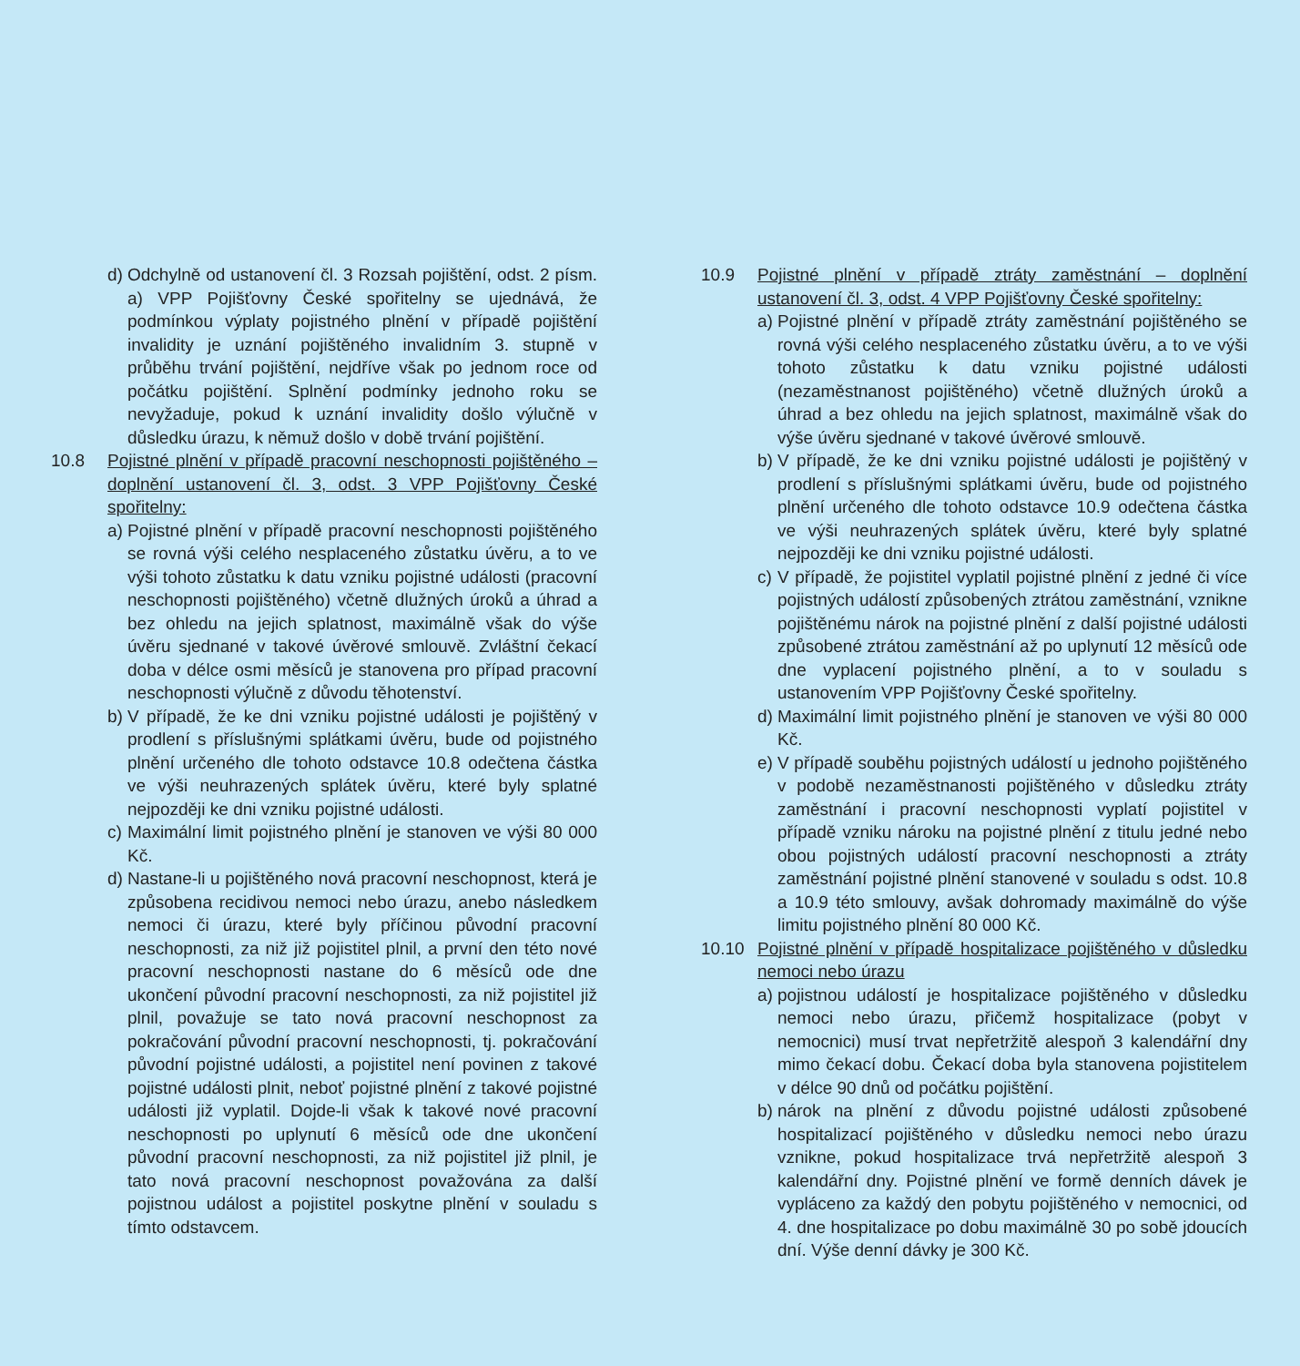d)
Odchylně od ustanovení čl. 3 Rozsah pojištění, odst. 2 písm. a) VPP Pojišťovny České spořitelny se ujednává, že podmínkou výplaty pojistného plnění v případě pojištění invalidity je uznání pojištěného invalidním 3. stupně v průběhu trvání pojištění, nejdříve však po jednom roce od počátku pojištění. Splnění podmínky jednoho roku se nevyžaduje, pokud k uznání invalidity došlo výlučně v důsledku úrazu, k němuž došlo v době trvání pojištění.
10.8 Pojistné plnění v případě pracovní neschopnosti pojištěného – doplnění ustanovení čl. 3, odst. 3 VPP Pojišťovny České spořitelny:
a)
Pojistné plnění v případě pracovní neschopnosti pojištěného se rovná výši celého nesplaceného zůstatku úvěru, a to ve výši tohoto zůstatku k datu vzniku pojistné události (pracovní neschopnosti pojištěného) včetně dlužných úroků a úhrad a bez ohledu na jejich splatnost, maximálně však do výše úvěru sjednané v takové úvěrové smlouvě. Zvláštní čekací doba v délce osmi měsíců je stanovena pro případ pracovní neschopnosti výlučně z důvodu těhotenství.
b)
V případě, že ke dni vzniku pojistné události je pojištěný v prodlení s příslušnými splátkami úvěru, bude od pojistného plnění určeného dle tohoto odstavce 10.8 odečtena částka ve výši neuhrazených splátek úvěru, které byly splatné nejpozději ke dni vzniku pojistné události.
c)
Maximální limit pojistného plnění je stanoven ve výši 80 000 Kč.
d)
Nastane-li u pojištěného nová pracovní neschopnost, která je způsobena recidivou nemoci nebo úrazu, anebo následkem nemoci či úrazu, které byly příčinou původní pracovní neschopnosti, za niž již pojistitel plnil, a první den této nové pracovní neschopnosti nastane do 6 měsíců ode dne ukončení původní pracovní neschopnosti, za niž pojistitel již plnil, považuje se tato nová pracovní neschopnost za pokračování původní pracovní neschopnosti, tj. pokračování původní pojistné události, a pojistitel není povinen z takové pojistné události plnit, neboť pojistné plnění z takové pojistné události již vyplatil. Dojde-li však k takové nové pracovní neschopnosti po uplynutí 6 měsíců ode dne ukončení původní pracovní neschopnosti, za niž pojistitel již plnil, je tato nová pracovní neschopnost považována za další pojistnou událost a pojistitel poskytne plnění v souladu s tímto odstavcem.
10.9 Pojistné plnění v případě ztráty zaměstnání – doplnění ustanovení čl. 3, odst. 4 VPP Pojišťovny České spořitelny:
a)
Pojistné plnění v případě ztráty zaměstnání pojištěného se rovná výši celého nesplaceného zůstatku úvěru, a to ve výši tohoto zůstatku k datu vzniku pojistné události (nezaměstnanost pojištěného) včetně dlužných úroků a úhrad a bez ohledu na jejich splatnost, maximálně však do výše úvěru sjednané v takové úvěrové smlouvě.
b)
V případě, že ke dni vzniku pojistné události je pojištěný v prodlení s příslušnými splátkami úvěru, bude od pojistného plnění určeného dle tohoto odstavce 10.9 odečtena částka ve výši neuhrazených splátek úvěru, které byly splatné nejpozději ke dni vzniku pojistné události.
c)
V případě, že pojistitel vyplatil pojistné plnění z jedné či více pojistných událostí způsobených ztrátou zaměstnání, vznikne pojištěnému nárok na pojistné plnění z další pojistné události způsobené ztrátou zaměstnání až po uplynutí 12 měsíců ode dne vyplacení pojistného plnění, a to v souladu s ustanovením VPP Pojišťovny České spořitelny.
d)
Maximální limit pojistného plnění je stanoven ve výši 80 000 Kč.
e)
V případě souběhu pojistných událostí u jednoho pojištěného v podobě nezaměstnanosti pojištěného v důsledku ztráty zaměstnání i pracovní neschopnosti vyplatí pojistitel v případě vzniku nároku na pojistné plnění z titulu jedné nebo obou pojistných událostí pracovní neschopnosti a ztráty zaměstnání pojistné plnění stanovené v souladu s odst. 10.8 a 10.9 této smlouvy, avšak dohromady maximálně do výše limitu pojistného plnění 80 000 Kč.
10.10 Pojistné plnění v případě hospitalizace pojištěného v důsledku nemoci nebo úrazu
a)
pojistnou událostí je hospitalizace pojištěného v důsledku nemoci nebo úrazu, přičemž hospitalizace (pobyt v nemocnici) musí trvat nepřetržitě alespoň 3 kalendářní dny mimo čekací dobu. Čekací doba byla stanovena pojistitelem v délce 90 dnů od počátku pojištění.
b)
nárok na plnění z důvodu pojistné události způsobené hospitalizací pojištěného v důsledku nemoci nebo úrazu vznikne, pokud hospitalizace trvá nepřetržitě alespoň 3 kalendářní dny. Pojistné plnění ve formě denních dávek je vypláceno za každý den pobytu pojištěného v nemocnici, od 4. dne hospitalizace po dobu maximálně 30 po sobě jdoucích dní. Výše denní dávky je 300 Kč.